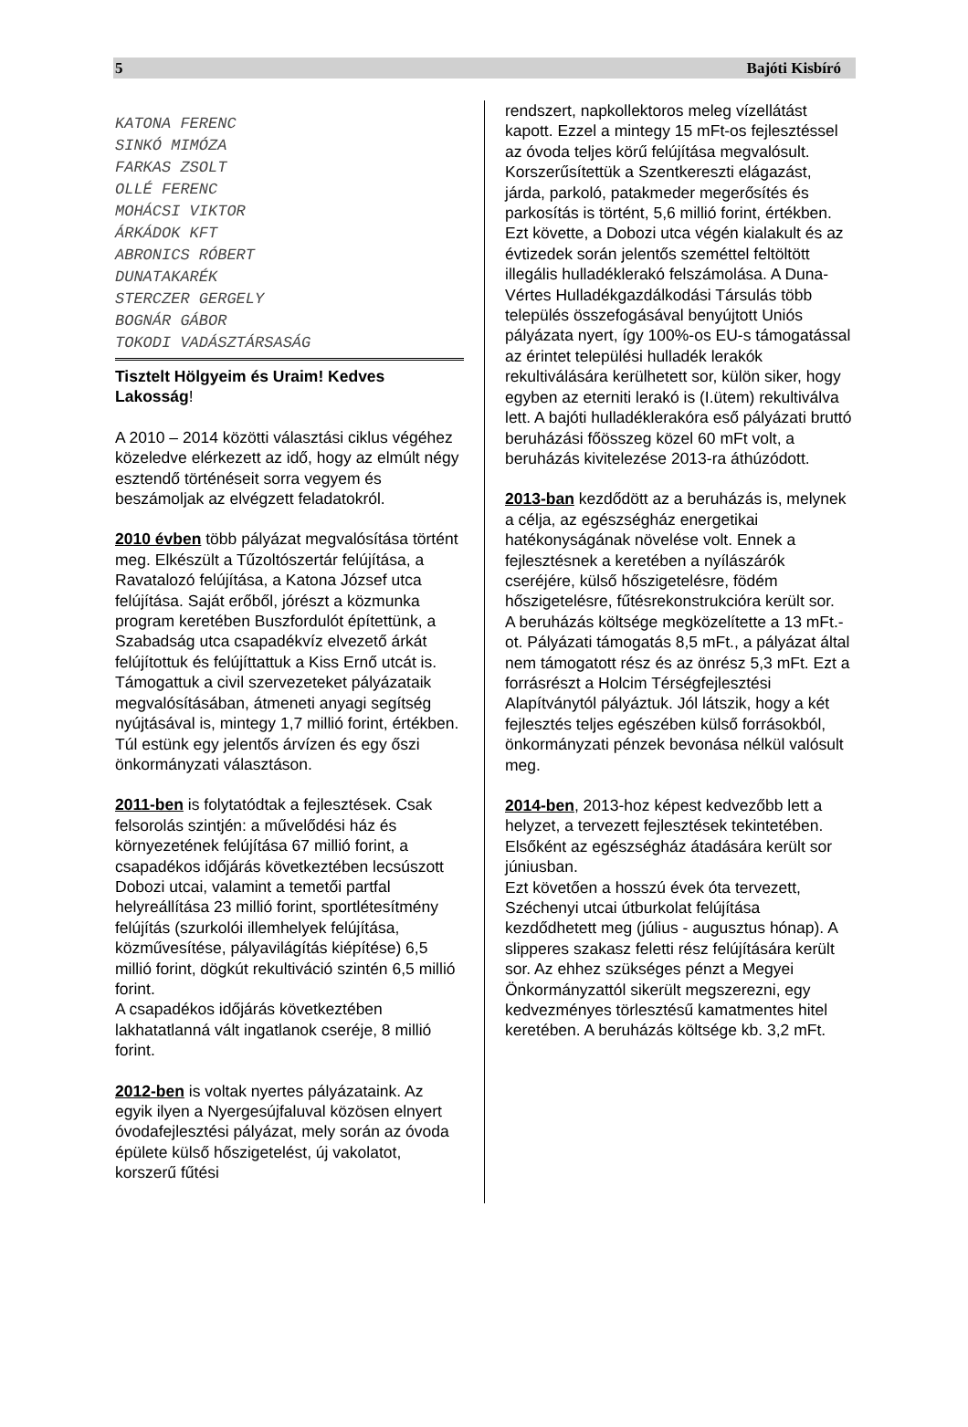5 Bajóti Kisbíró
KATONA FERENC
SINKÓ MIMÓZA
FARKAS ZSOLT
OLLÉ FERENC
MOHÁCSI VIKTOR
ÁRKÁDOK KFT
ABRONICS RÓBERT
DUNATAKARÉK
STERCZER GERGELY
BOGNÁR GÁBOR
TOKODI VADÁSZTÁRSASÁG
Tisztelt Hölgyeim és Uraim! Kedves Lakosság!
A 2010 – 2014 közötti választási ciklus végéhez közeledve elérkezett az idő, hogy az elmúlt négy esztendő történéseit sorra vegyem és beszámoljak az elvégzett feladatokról.
2010 évben több pályázat megvalósítása történt meg. Elkészült a Tűzoltószertár felújítása, a Ravatalozó felújítása, a Katona József utca felújítása. Saját erőből, jórészt a közmunka program keretében Buszfordulót építettünk, a Szabadság utca csapadékvíz elvezető árkát felújítottuk és felújíttattuk a Kiss Ernő utcát is.
Támogattuk a civil szervezeteket pályázataik megvalósításában, átmeneti anyagi segítség nyújtásával is, mintegy 1,7 millió forint, értékben.
Túl estünk egy jelentős árvízen és egy őszi önkormányzati választáson.
2011-ben is folytatódtak a fejlesztések. Csak felsorolás szintjén: a művelődési ház és környezetének felújítása 67 millió forint, a csapadékos időjárás következtében lecsúszott Dobozi utcai, valamint a temetői partfal helyreállítása 23 millió forint, sportlétesítmény felújítás (szurkolói illemhelyek felújítása, közművesítése, pályavilágítás kiépítése) 6,5 millió forint, dögkút rekultiváció szintén 6,5 millió forint.
A csapadékos időjárás következtében lakhatatlanná vált ingatlanok cseréje, 8 millió forint.
2012-ben is voltak nyertes pályázataink. Az egyik ilyen a Nyergesújfaluval közösen elnyert óvodafejlesztési pályázat, mely során az óvoda épülete külső hőszigetelést, új vakolatot, korszerű fűtési
rendszert, napkollektoros meleg vízellátást kapott. Ezzel a mintegy 15 mFt-os fejlesztéssel az óvoda teljes körű felújítása megvalósult.
Korszerűsítettük a Szentkereszti elágazást, járda, parkoló, patakmeder megerősítés és parkosítás is történt, 5,6 millió forint, értékben.
Ezt követte, a Dobozi utca végén kialakult és az évtizedek során jelentős szeméttel feltöltött illegális hulladéklerakó felszámolása. A Duna-Vértes Hulladékgazdálkodási Társulás több település összefogásával benyújtott Uniós pályázata nyert, így 100%-os EU-s támogatással az érintet települési hulladék lerakók rekultiválására kerülhetett sor, külön siker, hogy egyben az eterniti lerakó is (I.ütem) rekultiválva lett. A bajóti hulladéklerakóra eső pályázati bruttó beruházási főösszeg közel 60 mFt volt, a beruházás kivitelezése 2013-ra áthúzódott.
2013-ban kezdődött az a beruházás is, melynek a célja, az egészségház energetikai hatékonyságának növelése volt. Ennek a fejlesztésnek a keretében a nyílászárók cseréjére, külső hőszigetelésre, födém hőszigetelésre, fűtésrekonstrukcióra került sor.
A beruházás költsége megközelítette a 13 mFt.-ot. Pályázati támogatás 8,5 mFt., a pályázat által nem támogatott rész és az önrész 5,3 mFt. Ezt a forrásrészt a Holcim Térségfejlesztési Alapítványtól pályáztuk. Jól látszik, hogy a két fejlesztés teljes egészében külső forrásokból, önkormányzati pénzek bevonása nélkül valósult meg.
2014-ben, 2013-hoz képest kedvezőbb lett a helyzet, a tervezett fejlesztések tekintetében.
Elsőként az egészségház átadására került sor júniusban.
Ezt követően a hosszú évek óta tervezett, Széchenyi utcai útburkolat felújítása kezdődhetett meg (július - augusztus hónap). A slipperes szakasz feletti rész felújítására került sor. Az ehhez szükséges pénzt a Megyei Önkormányzattól sikerült megszerezni, egy kedvezményes törlesztésű kamatmentes hitel keretében. A beruházás költsége kb. 3,2 mFt.